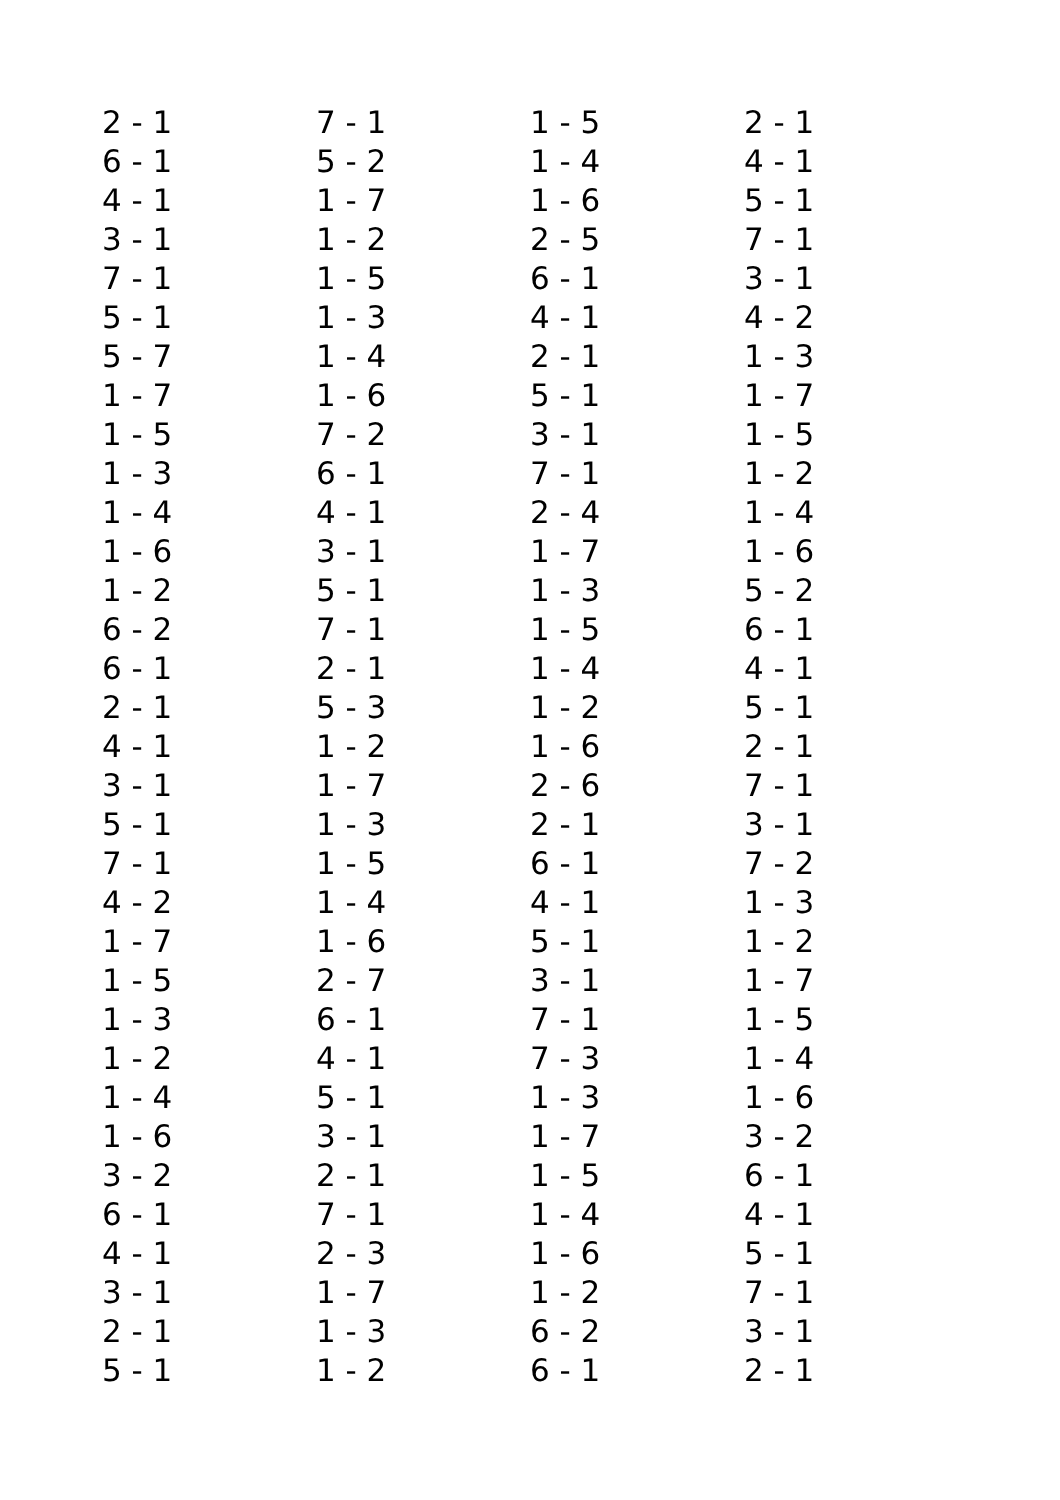2 - 1 6 - 1 4 - 1 3 - 1 7 - 1 5 - 1 5 - 7 1 - 7 1 - 5 1 - 3 1 - 4 1 - 6 1 - 2 6 - 2 6 - 1 2 - 1 4 - 1 3 - 1 5 - 1 7 - 1 4 - 2 1 - 7 1 - 5 1 - 3 1 - 2 1 - 4 1 - 6 3 - 2 6 - 1 4 - 1 3 - 1 2 - 1 5 - 1
7 - 1 5 - 2 1 - 7 1 - 2 1 - 5 1 - 3 1 - 4 1 - 6 7 - 2 6 - 1 4 - 1 3 - 1 5 - 1 7 - 1 2 - 1 5 - 3 1 - 2 1 - 7 1 - 3 1 - 5 1 - 4 1 - 6 2 - 7 6 - 1 4 - 1 5 - 1 3 - 1 2 - 1 7 - 1 2 - 3 1 - 7 1 - 3 1 - 2
1 - 5 1 - 4 1 - 6 2 - 5 6 - 1 4 - 1 2 - 1 5 - 1 3 - 1 7 - 1 2 - 4 1 - 7 1 - 3 1 - 5 1 - 4 1 - 2 1 - 6 2 - 6 2 - 1 6 - 1 4 - 1 5 - 1 3 - 1 7 - 1 7 - 3 1 - 3 1 - 7 1 - 5 1 - 4 1 - 6 1 - 2 6 - 2 6 - 1
2 - 1 4 - 1 5 - 1 7 - 1 3 - 1 4 - 2 1 - 3 1 - 7 1 - 5 1 - 2 1 - 4 1 - 6 5 - 2 6 - 1 4 - 1 5 - 1 2 - 1 7 - 1 3 - 1 7 - 2 1 - 3 1 - 2 1 - 7 1 - 5 1 - 4 1 - 6 3 - 2 6 - 1 4 - 1 5 - 1 7 - 1 3 - 1 2 - 1